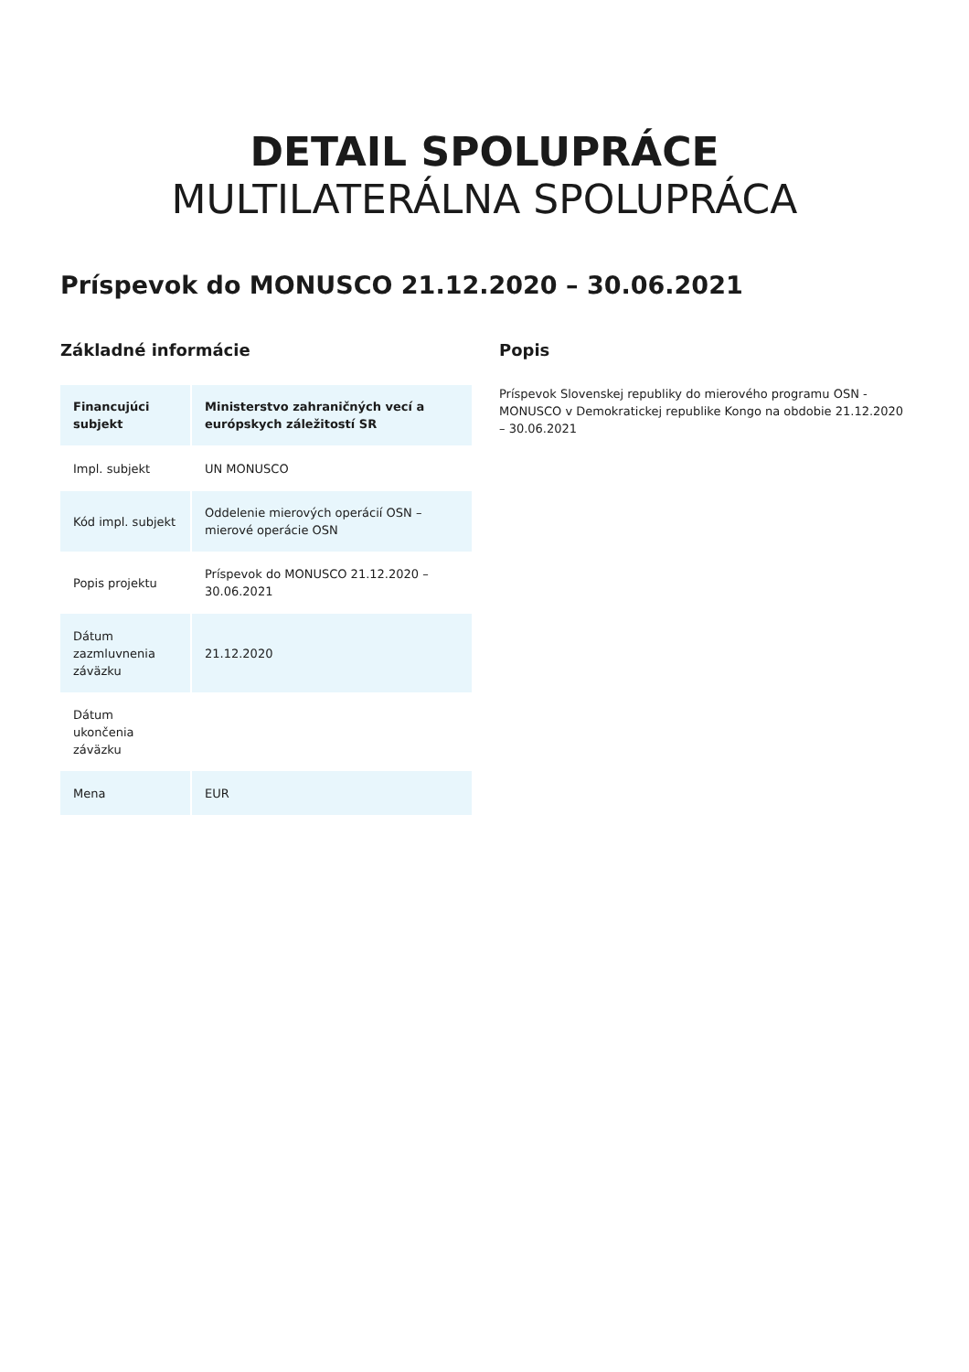DETAIL SPOLUPRÁCE
MULTILATERÁLNA SPOLUPRÁCA
Príspevok do MONUSCO 21.12.2020 – 30.06.2021
Základné informácie
| Financujúci subjekt | Ministerstvo zahraničných vecí a európskych záležitostí SR |
| Impl. subjekt | UN MONUSCO |
| Kód impl. subjekt | Oddelenie mierových operácií OSN – mierové operácie OSN |
| Popis projektu | Príspevok do MONUSCO 21.12.2020 – 30.06.2021 |
| Dátum zazmluvnenia záväzku | 21.12.2020 |
| Dátum ukončenia záväzku | |
| Mena | EUR |
Popis
Príspevok Slovenskej republiky do mierového programu OSN - MONUSCO v Demokratickej republike Kongo na obdobie 21.12.2020 – 30.06.2021